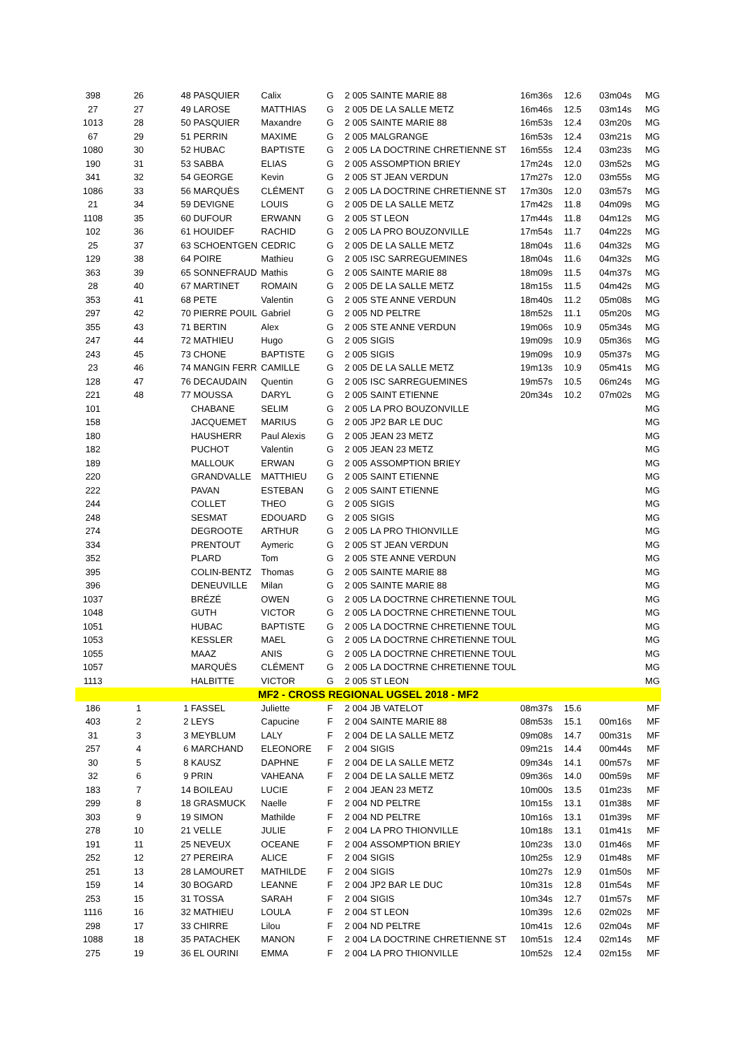| 398 | 26 | 48 PASQUIER | Calix | G | 2 005 | SAINTE MARIE 88 | 16m36s | 12.6 | 03m04s | MG |
| 27 | 27 | 49 LAROSE | MATTHIAS | G | 2 005 | DE LA SALLE METZ | 16m46s | 12.5 | 03m14s | MG |
| 1013 | 28 | 50 PASQUIER | Maxandre | G | 2 005 | SAINTE MARIE 88 | 16m53s | 12.4 | 03m20s | MG |
| 67 | 29 | 51 PERRIN | MAXIME | G | 2 005 | MALGRANGE | 16m53s | 12.4 | 03m21s | MG |
| 1080 | 30 | 52 HUBAC | BAPTISTE | G | 2 005 | LA DOCTRINE CHRETIENNE ST | 16m55s | 12.4 | 03m23s | MG |
| 190 | 31 | 53 SABBA | ELIAS | G | 2 005 | ASSOMPTION BRIEY | 17m24s | 12.0 | 03m52s | MG |
| 341 | 32 | 54 GEORGE | Kevin | G | 2 005 | ST JEAN VERDUN | 17m27s | 12.0 | 03m55s | MG |
| 1086 | 33 | 56 MARQUÈS | CLÉMENT | G | 2 005 | LA DOCTRINE CHRETIENNE ST | 17m30s | 12.0 | 03m57s | MG |
| 21 | 34 | 59 DEVIGNE | LOUIS | G | 2 005 | DE LA SALLE METZ | 17m42s | 11.8 | 04m09s | MG |
| 1108 | 35 | 60 DUFOUR | ERWANN | G | 2 005 | ST LEON | 17m44s | 11.8 | 04m12s | MG |
| 102 | 36 | 61 HOUIDEF | RACHID | G | 2 005 | LA PRO BOUZONVILLE | 17m54s | 11.7 | 04m22s | MG |
| 25 | 37 | 63 SCHOENTGEN | CEDRIC | G | 2 005 | DE LA SALLE METZ | 18m04s | 11.6 | 04m32s | MG |
| 129 | 38 | 64 POIRE | Mathieu | G | 2 005 | ISC SARREGUEMINES | 18m04s | 11.6 | 04m32s | MG |
| 363 | 39 | 65 SONNEFRAUD | Mathis | G | 2 005 | SAINTE MARIE 88 | 18m09s | 11.5 | 04m37s | MG |
| 28 | 40 | 67 MARTINET | ROMAIN | G | 2 005 | DE LA SALLE METZ | 18m15s | 11.5 | 04m42s | MG |
| 353 | 41 | 68 PETE | Valentin | G | 2 005 | STE ANNE VERDUN | 18m40s | 11.2 | 05m08s | MG |
| 297 | 42 | 70 PIERRE POUIL | Gabriel | G | 2 005 | ND PELTRE | 18m52s | 11.1 | 05m20s | MG |
| 355 | 43 | 71 BERTIN | Alex | G | 2 005 | STE ANNE VERDUN | 19m06s | 10.9 | 05m34s | MG |
| 247 | 44 | 72 MATHIEU | Hugo | G | 2 005 | SIGIS | 19m09s | 10.9 | 05m36s | MG |
| 243 | 45 | 73 CHONE | BAPTISTE | G | 2 005 | SIGIS | 19m09s | 10.9 | 05m37s | MG |
| 23 | 46 | 74 MANGIN FERR | CAMILLE | G | 2 005 | DE LA SALLE METZ | 19m13s | 10.9 | 05m41s | MG |
| 128 | 47 | 76 DECAUDAIN | Quentin | G | 2 005 | ISC SARREGUEMINES | 19m57s | 10.5 | 06m24s | MG |
| 221 | 48 | 77 MOUSSA | DARYL | G | 2 005 | SAINT ETIENNE | 20m34s | 10.2 | 07m02s | MG |
| 101 | | CHABANE | SELIM | G | 2 005 | LA PRO BOUZONVILLE | | | | MG |
| 158 | | JACQUEMET | MARIUS | G | 2 005 | JP2 BAR LE DUC | | | | MG |
| 180 | | HAUSHERR | Paul Alexis | G | 2 005 | JEAN 23 METZ | | | | MG |
| 182 | | PUCHOT | Valentin | G | 2 005 | JEAN 23 METZ | | | | MG |
| 189 | | MALLOUK | ERWAN | G | 2 005 | ASSOMPTION BRIEY | | | | MG |
| 220 | | GRANDVALLE | MATTHIEU | G | 2 005 | SAINT ETIENNE | | | | MG |
| 222 | | PAVAN | ESTEBAN | G | 2 005 | SAINT ETIENNE | | | | MG |
| 244 | | COLLET | THEO | G | 2 005 | SIGIS | | | | MG |
| 248 | | SESMAT | EDOUARD | G | 2 005 | SIGIS | | | | MG |
| 274 | | DEGROOTE | ARTHUR | G | 2 005 | LA PRO THIONVILLE | | | | MG |
| 334 | | PRENTOUT | Aymeric | G | 2 005 | ST JEAN VERDUN | | | | MG |
| 352 | | PLARD | Tom | G | 2 005 | STE ANNE VERDUN | | | | MG |
| 395 | | COLIN-BENTZ | Thomas | G | 2 005 | SAINTE MARIE 88 | | | | MG |
| 396 | | DENEUVILLE | Milan | G | 2 005 | SAINTE MARIE 88 | | | | MG |
| 1037 | | BRÉZÉ | OWEN | G | 2 005 | LA DOCTRNE CHRETIENNE TOUL | | | | MG |
| 1048 | | GUTH | VICTOR | G | 2 005 | LA DOCTRNE CHRETIENNE TOUL | | | | MG |
| 1051 | | HUBAC | BAPTISTE | G | 2 005 | LA DOCTRNE CHRETIENNE TOUL | | | | MG |
| 1053 | | KESSLER | MAEL | G | 2 005 | LA DOCTRNE CHRETIENNE TOUL | | | | MG |
| 1055 | | MAAZ | ANIS | G | 2 005 | LA DOCTRNE CHRETIENNE TOUL | | | | MG |
| 1057 | | MARQUÈS | CLÉMENT | G | 2 005 | LA DOCTRNE CHRETIENNE TOUL | | | | MG |
| 1113 | | HALBITTE | VICTOR | G | 2 005 | ST LEON | | | | MG |
| MF2 - CROSS REGIONAL UGSEL 2018 - MF2 | | | | | | | | | | |
| 186 | 1 | 1 FASSEL | Juliette | F | 2 004 | JB VATELOT | 08m37s | 15.6 | | MF |
| 403 | 2 | 2 LEYS | Capucine | F | 2 004 | SAINTE MARIE 88 | 08m53s | 15.1 | 00m16s | MF |
| 31 | 3 | 3 MEYBLUM | LALY | F | 2 004 | DE LA SALLE METZ | 09m08s | 14.7 | 00m31s | MF |
| 257 | 4 | 6 MARCHAND | ELEONORE | F | 2 004 | SIGIS | 09m21s | 14.4 | 00m44s | MF |
| 30 | 5 | 8 KAUSZ | DAPHNE | F | 2 004 | DE LA SALLE METZ | 09m34s | 14.1 | 00m57s | MF |
| 32 | 6 | 9 PRIN | VAHEANA | F | 2 004 | DE LA SALLE METZ | 09m36s | 14.0 | 00m59s | MF |
| 183 | 7 | 14 BOILEAU | LUCIE | F | 2 004 | JEAN 23 METZ | 10m00s | 13.5 | 01m23s | MF |
| 299 | 8 | 18 GRASMUCK | Naelle | F | 2 004 | ND PELTRE | 10m15s | 13.1 | 01m38s | MF |
| 303 | 9 | 19 SIMON | Mathilde | F | 2 004 | ND PELTRE | 10m16s | 13.1 | 01m39s | MF |
| 278 | 10 | 21 VELLE | JULIE | F | 2 004 | LA PRO THIONVILLE | 10m18s | 13.1 | 01m41s | MF |
| 191 | 11 | 25 NEVEUX | OCEANE | F | 2 004 | ASSOMPTION BRIEY | 10m23s | 13.0 | 01m46s | MF |
| 252 | 12 | 27 PEREIRA | ALICE | F | 2 004 | SIGIS | 10m25s | 12.9 | 01m48s | MF |
| 251 | 13 | 28 LAMOURET | MATHILDE | F | 2 004 | SIGIS | 10m27s | 12.9 | 01m50s | MF |
| 159 | 14 | 30 BOGARD | LEANNE | F | 2 004 | JP2 BAR LE DUC | 10m31s | 12.8 | 01m54s | MF |
| 253 | 15 | 31 TOSSA | SARAH | F | 2 004 | SIGIS | 10m34s | 12.7 | 01m57s | MF |
| 1116 | 16 | 32 MATHIEU | LOULA | F | 2 004 | ST LEON | 10m39s | 12.6 | 02m02s | MF |
| 298 | 17 | 33 CHIRRE | Lilou | F | 2 004 | ND PELTRE | 10m41s | 12.6 | 02m04s | MF |
| 1088 | 18 | 35 PATACHEK | MANON | F | 2 004 | LA DOCTRINE CHRETIENNE ST | 10m51s | 12.4 | 02m14s | MF |
| 275 | 19 | 36 EL OURINI | EMMA | F | 2 004 | LA PRO THIONVILLE | 10m52s | 12.4 | 02m15s | MF |